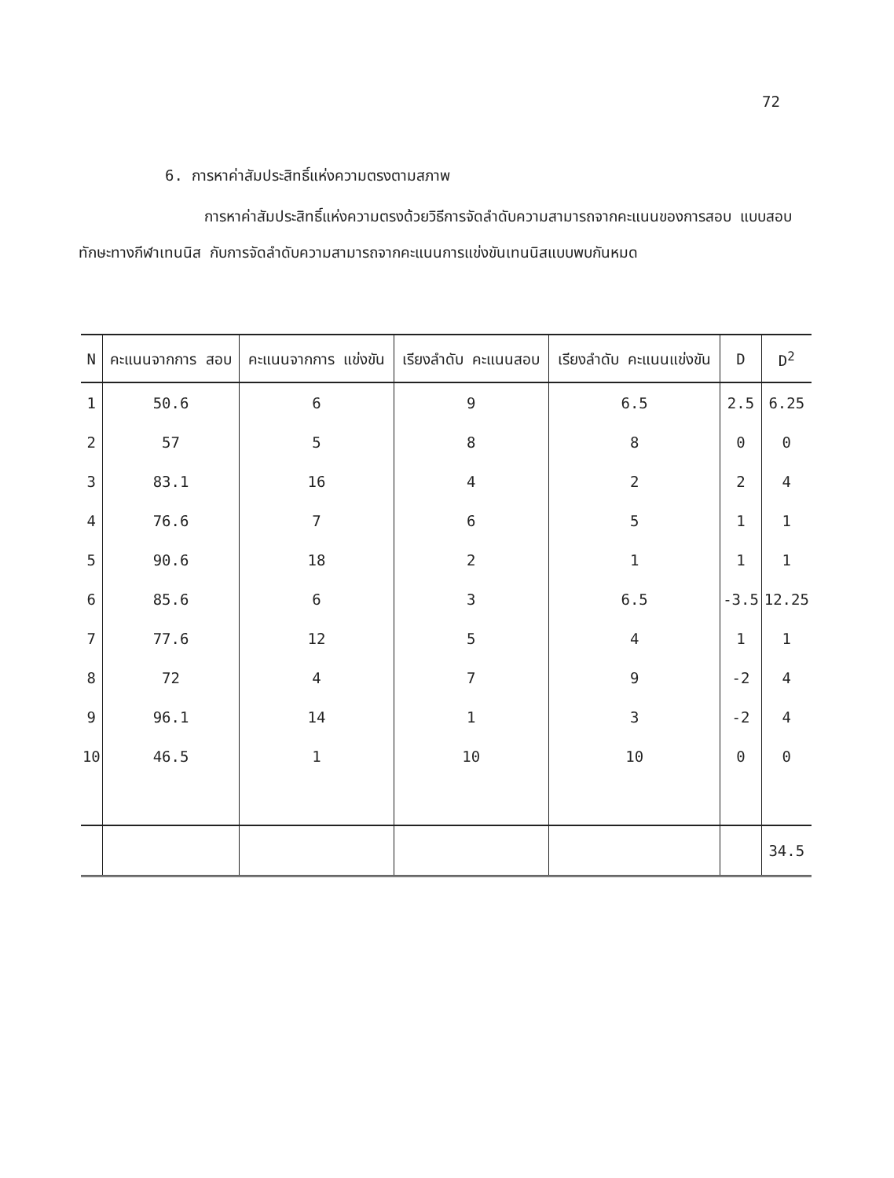72
6. การหาค่าสัมประสิทธิ์แห่งความตรงตามสภาพ
การหาค่าสัมประสิทธิ์แห่งความตรงด้วยวิธีการจัดลำดับความสามารถจากคะแนนของการสอบ แบบสอบทักษะทางกีฬาเทนนิส กับการจัดลำดับความสามารถจากคะแนนการแข่งขันเทนนิสแบบพบกันหมด
| N | คะแนนจากการ สอบ | คะแนนจากการ แข่งขัน | เรียงลำดับ คะแนนสอบ | เรียงลำดับ คะแนนแข่งขัน | D | D<sup>2</sup> |
| --- | --- | --- | --- | --- | --- | --- |
| 1 | 50.6 | 6 | 9 | 6.5 | 2.5 | 6.25 |
| 2 | 57 | 5 | 8 | 8 | 0 | 0 |
| 3 | 83.1 | 16 | 4 | 2 | 2 | 4 |
| 4 | 76.6 | 7 | 6 | 5 | 1 | 1 |
| 5 | 90.6 | 18 | 2 | 1 | 1 | 1 |
| 6 | 85.6 | 6 | 3 | 6.5 | -3.5 | 12.25 |
| 7 | 77.6 | 12 | 5 | 4 | 1 | 1 |
| 8 | 72 | 4 | 7 | 9 | -2 | 4 |
| 9 | 96.1 | 14 | 1 | 3 | -2 | 4 |
| 10 | 46.5 | 1 | 10 | 10 | 0 | 0 |
| | | | | | | 34.5 |